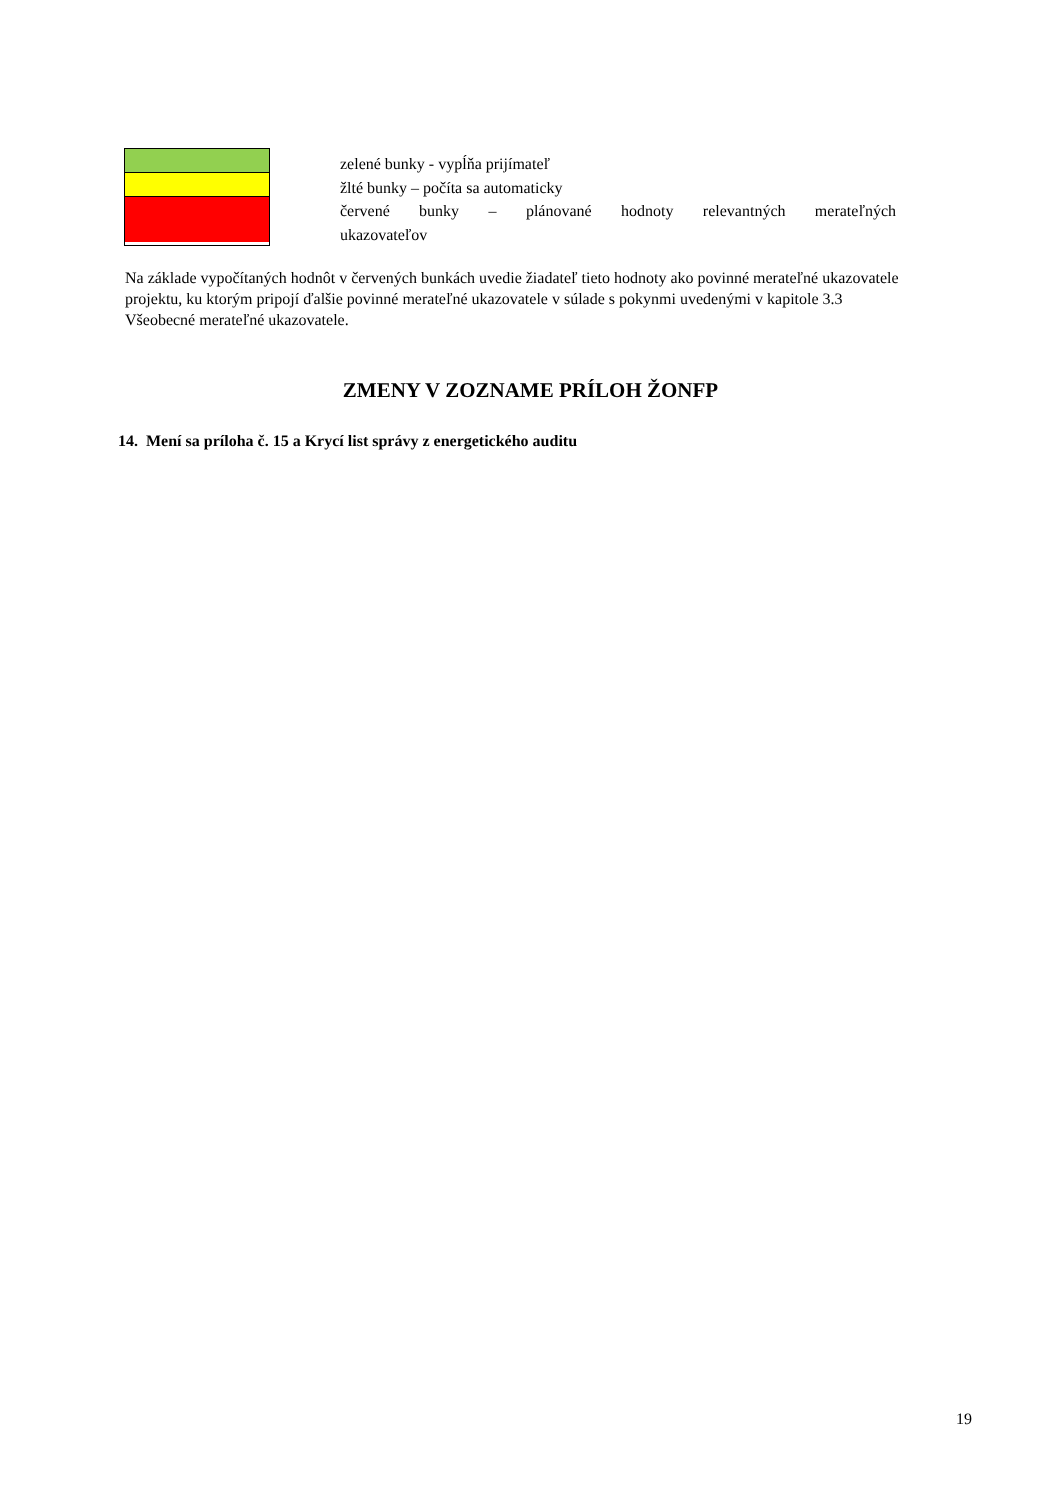zelené bunky - vypĺňa prijímateľ
žlté bunky – počíta sa automaticky
červené bunky – plánované hodnoty relevantných merateľných
ukazovateľov
Na základe vypočítaných hodnôt v červených bunkách uvedie žiadateľ tieto hodnoty ako povinné merateľné ukazovatele projektu, ku ktorým pripojí ďalšie povinné merateľné ukazovatele v súlade s pokynmi uvedenými v kapitole 3.3 Všeobecné merateľné ukazovatele.
ZMENY V ZOZNAME PRÍLOH ŽONFP
14. Mení sa príloha č. 15 a Krycí list správy z energetického auditu
19